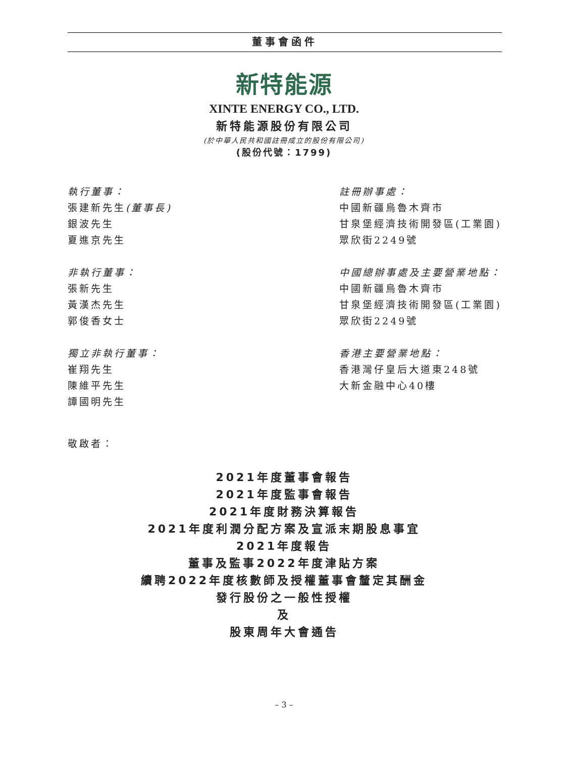董事會函件
新特能源
XINTE ENERGY CO., LTD.
新特能源股份有限公司
(於中華人民共和國註冊成立的股份有限公司)
(股份代號：1799)
執行董事：
張建新先生(董事長)
銀波先生
夏進京先生
非執行董事：
張新先生
黃漢杰先生
郭俊香女士
獨立非執行董事：
崔翔先生
陳維平先生
譚國明先生
註冊辦事處：
中國新疆烏魯木齊市
甘泉堡經濟技術開發區(工業園)
眾欣街2249號
中國總辦事處及主要營業地點：
中國新疆烏魯木齊市
甘泉堡經濟技術開發區(工業園)
眾欣街2249號
香港主要營業地點：
香港灣仔皇后大道東248號
大新金融中心40樓
敬啟者：
2021年度董事會報告
2021年度監事會報告
2021年度財務決算報告
2021年度利潤分配方案及宣派末期股息事宜
2021年度報告
董事及監事2022年度津貼方案
續聘2022年度核數師及授權董事會釐定其酬金
發行股份之一般性授權
及
股東周年大會通告
– 3 –